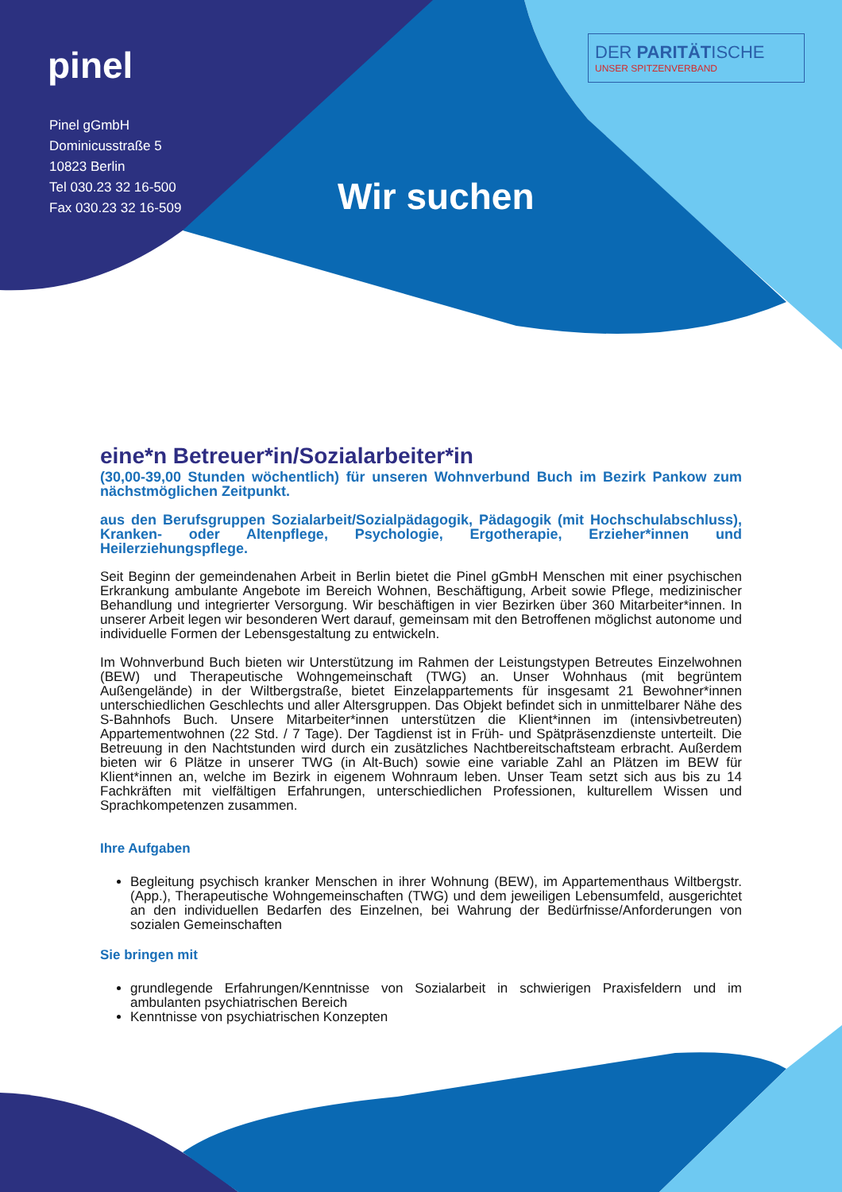pinel
Pinel gGmbH
Dominicusstraße 5
10823 Berlin
Tel 030.23 32 16-500
Fax 030.23 32 16-509
DER PARITÄTISCHE
UNSER SPITZENVERBAND
Wir suchen
eine*n Betreuer*in/Sozialarbeiter*in
(30,00-39,00 Stunden wöchentlich) für unseren Wohnverbund Buch im Bezirk Pankow zum nächstmöglichen Zeitpunkt.
aus den Berufsgruppen Sozialarbeit/Sozialpädagogik, Pädagogik (mit Hochschulabschluss), Kranken- oder Altenpflege, Psychologie, Ergotherapie, Erzieher*innen und Heilerziehungspflege.
Seit Beginn der gemeindenahen Arbeit in Berlin bietet die Pinel gGmbH Menschen mit einer psychischen Erkrankung ambulante Angebote im Bereich Wohnen, Beschäftigung, Arbeit sowie Pflege, medizinischer Behandlung und integrierter Versorgung. Wir beschäftigen in vier Bezirken über 360 Mitarbeiter*innen. In unserer Arbeit legen wir besonderen Wert darauf, gemeinsam mit den Betroffenen möglichst autonome und individuelle Formen der Lebensgestaltung zu entwickeln.
Im Wohnverbund Buch bieten wir Unterstützung im Rahmen der Leistungstypen Betreutes Einzelwohnen (BEW) und Therapeutische Wohngemeinschaft (TWG) an. Unser Wohnhaus (mit begrüntem Außengelände) in der Wiltbergstraße, bietet Einzelappartements für insgesamt 21 Bewohner*innen unterschiedlichen Geschlechts und aller Altersgruppen. Das Objekt befindet sich in unmittelbarer Nähe des S-Bahnhofs Buch. Unsere Mitarbeiter*innen unterstützen die Klient*innen im (intensivbetreuten) Appartementwohnen (22 Std. / 7 Tage). Der Tagdienst ist in Früh- und Spätpräsenzdienste unterteilt. Die Betreuung in den Nachtstunden wird durch ein zusätzliches Nachtbereitschaftsteam erbracht. Außerdem bieten wir 6 Plätze in unserer TWG (in Alt-Buch) sowie eine variable Zahl an Plätzen im BEW für Klient*innen an, welche im Bezirk in eigenem Wohnraum leben. Unser Team setzt sich aus bis zu 14 Fachkräften mit vielfältigen Erfahrungen, unterschiedlichen Professionen, kulturellem Wissen und Sprachkompetenzen zusammen.
Ihre Aufgaben
Begleitung psychisch kranker Menschen in ihrer Wohnung (BEW), im Appartementhaus Wiltbergstr. (App.), Therapeutische Wohngemeinschaften (TWG) und dem jeweiligen Lebensumfeld, ausgerichtet an den individuellen Bedarfen des Einzelnen, bei Wahrung der Bedürfnisse/Anforderungen von sozialen Gemeinschaften
Sie bringen mit
grundlegende Erfahrungen/Kenntnisse von Sozialarbeit in schwierigen Praxisfeldern und im ambulanten psychiatrischen Bereich
Kenntnisse von psychiatrischen Konzepten